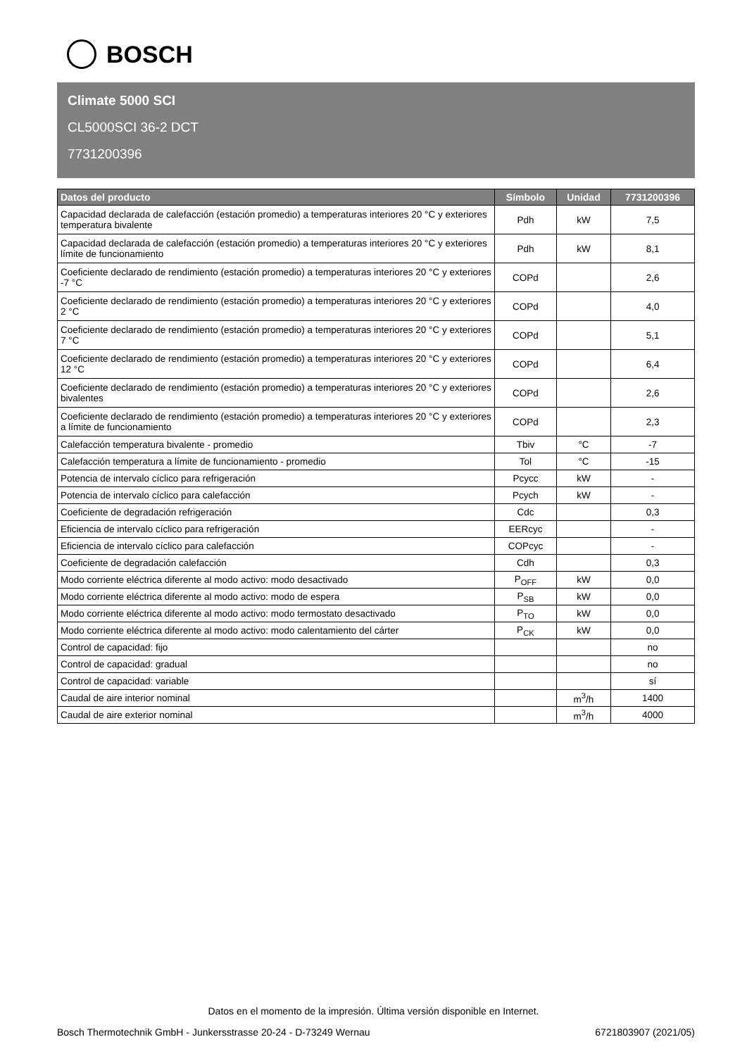BOSCH
Climate 5000 SCI
CL5000SCI 36-2 DCT
7731200396
| Datos del producto | Símbolo | Unidad | 7731200396 |
| --- | --- | --- | --- |
| Capacidad declarada de calefacción (estación promedio) a temperaturas interiores 20 °C y exteriores temperatura bivalente | Pdh | kW | 7,5 |
| Capacidad declarada de calefacción (estación promedio) a temperaturas interiores 20 °C y exteriores límite de funcionamiento | Pdh | kW | 8,1 |
| Coeficiente declarado de rendimiento (estación promedio) a temperaturas interiores 20 °C y exteriores -7 °C | COPd | | 2,6 |
| Coeficiente declarado de rendimiento (estación promedio) a temperaturas interiores 20 °C y exteriores 2 °C | COPd | | 4,0 |
| Coeficiente declarado de rendimiento (estación promedio) a temperaturas interiores 20 °C y exteriores 7 °C | COPd | | 5,1 |
| Coeficiente declarado de rendimiento (estación promedio) a temperaturas interiores 20 °C y exteriores 12 °C | COPd | | 6,4 |
| Coeficiente declarado de rendimiento (estación promedio) a temperaturas interiores 20 °C y exteriores bivalentes | COPd | | 2,6 |
| Coeficiente declarado de rendimiento (estación promedio) a temperaturas interiores 20 °C y exteriores a límite de funcionamiento | COPd | | 2,3 |
| Calefacción temperatura bivalente - promedio | Tbiv | °C | -7 |
| Calefacción temperatura a límite de funcionamiento - promedio | Tol | °C | -15 |
| Potencia de intervalo cíclico para refrigeración | Pcycc | kW | - |
| Potencia de intervalo cíclico para calefacción | Pcych | kW | - |
| Coeficiente de degradación refrigeración | Cdc | | 0,3 |
| Eficiencia de intervalo cíclico para refrigeración | EERcyc | | - |
| Eficiencia de intervalo cíclico para calefacción | COPcyc | | - |
| Coeficiente de degradación calefacción | Cdh | | 0,3 |
| Modo corriente eléctrica diferente al modo activo: modo desactivado | P<sub>OFF</sub> | kW | 0,0 |
| Modo corriente eléctrica diferente al modo activo: modo de espera | P<sub>SB</sub> | kW | 0,0 |
| Modo corriente eléctrica diferente al modo activo: modo termostato desactivado | P<sub>TO</sub> | kW | 0,0 |
| Modo corriente eléctrica diferente al modo activo: modo calentamiento del cárter | P<sub>CK</sub> | kW | 0,0 |
| Control de capacidad: fijo | | | no |
| Control de capacidad: gradual | | | no |
| Control de capacidad: variable | | | sí |
| Caudal de aire interior nominal | | m<sup>3</sup>/h | 1400 |
| Caudal de aire exterior nominal | | m<sup>3</sup>/h | 4000 |
Datos en el momento de la impresión. Última versión disponible en Internet.
Bosch Thermotechnik GmbH - Junkersstrasse 20-24 - D-73249 Wernau 6721803907 (2021/05)